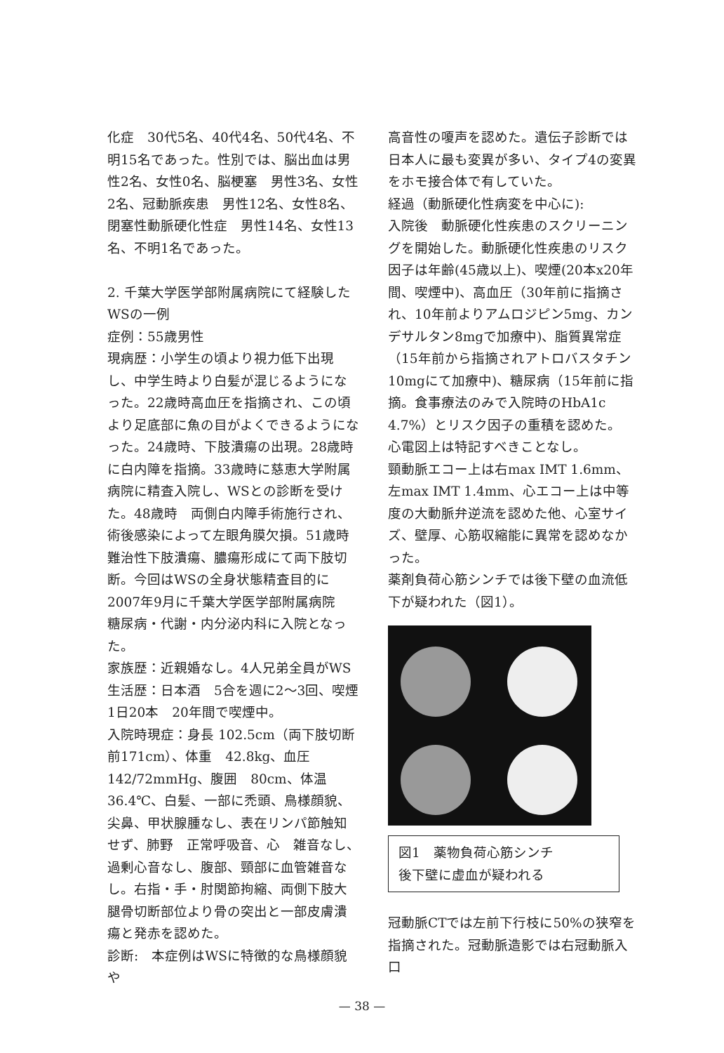化症　30代5名、40代4名、50代4名、不明15名であった。性別では、脳出血は男性2名、女性0名、脳梗塞　男性3名、女性2名、冠動脈疾患　男性12名、女性8名、閉塞性動脈硬化性症　男性14名、女性13名、不明1名であった。
2. 千葉大学医学部附属病院にて経験したWSの一例
症例：55歳男性
現病歴：小学生の頃より視力低下出現し、中学生時より白髪が混じるようになった。22歳時高血圧を指摘され、この頃より足底部に魚の目がよくできるようになった。24歳時、下肢潰瘍の出現。28歳時に白内障を指摘。33歳時に慈恵大学附属病院に精査入院し、WSとの診断を受けた。48歳時　両側白内障手術施行され、術後感染によって左眼角膜欠損。51歳時　難治性下肢潰瘍、膿瘍形成にて両下肢切断。今回はWSの全身状態精査目的に2007年9月に千葉大学医学部附属病院　糖尿病・代謝・内分泌内科に入院となった。
家族歴：近親婚なし。4人兄弟全員がWS
生活歴：日本酒　5合を週に2〜3回、喫煙1日20本　20年間で喫煙中。
入院時現症：身長 102.5cm（両下肢切断前171cm）、体重　42.8kg、血圧142/72mmHg、腹囲　80cm、体温 36.4℃、白髪、一部に禿頭、鳥様顔貌、尖鼻、甲状腺腫なし、表在リンパ節触知せず、肺野　正常呼吸音、心　雑音なし、過剰心音なし、腹部、頸部に血管雑音なし。右指・手・肘関節拘縮、両側下肢大腿骨切断部位より骨の突出と一部皮膚潰瘍と発赤を認めた。
診断:　本症例はWSに特徴的な鳥様顔貌や
高音性の嗄声を認めた。遺伝子診断では日本人に最も変異が多い、タイプ4の変異をホモ接合体で有していた。
経過（動脈硬化性病変を中心に):
入院後　動脈硬化性疾患のスクリーニングを開始した。動脈硬化性疾患のリスク因子は年齢(45歳以上)、喫煙(20本x20年間、喫煙中)、高血圧（30年前に指摘され、10年前よりアムロジピン5mg、カンデサルタン8mgで加療中)、脂質異常症（15年前から指摘されアトロバスタチン10mgにて加療中)、糖尿病（15年前に指摘。食事療法のみで入院時のHbA1c 4.7%）とリスク因子の重積を認めた。
心電図上は特記すべきことなし。
頸動脈エコー上は右max IMT 1.6mm、左max IMT 1.4mm、心エコー上は中等度の大動脈弁逆流を認めた他、心室サイズ、壁厚、心筋収縮能に異常を認めなかった。
薬剤負荷心筋シンチでは後下壁の血流低下が疑われた（図1）。
図1　薬物負荷心筋シンチ
後下壁に虚血が疑われる
冠動脈CTでは左前下行枝に50%の狭窄を指摘された。冠動脈造影では右冠動脈入口
— 38 —